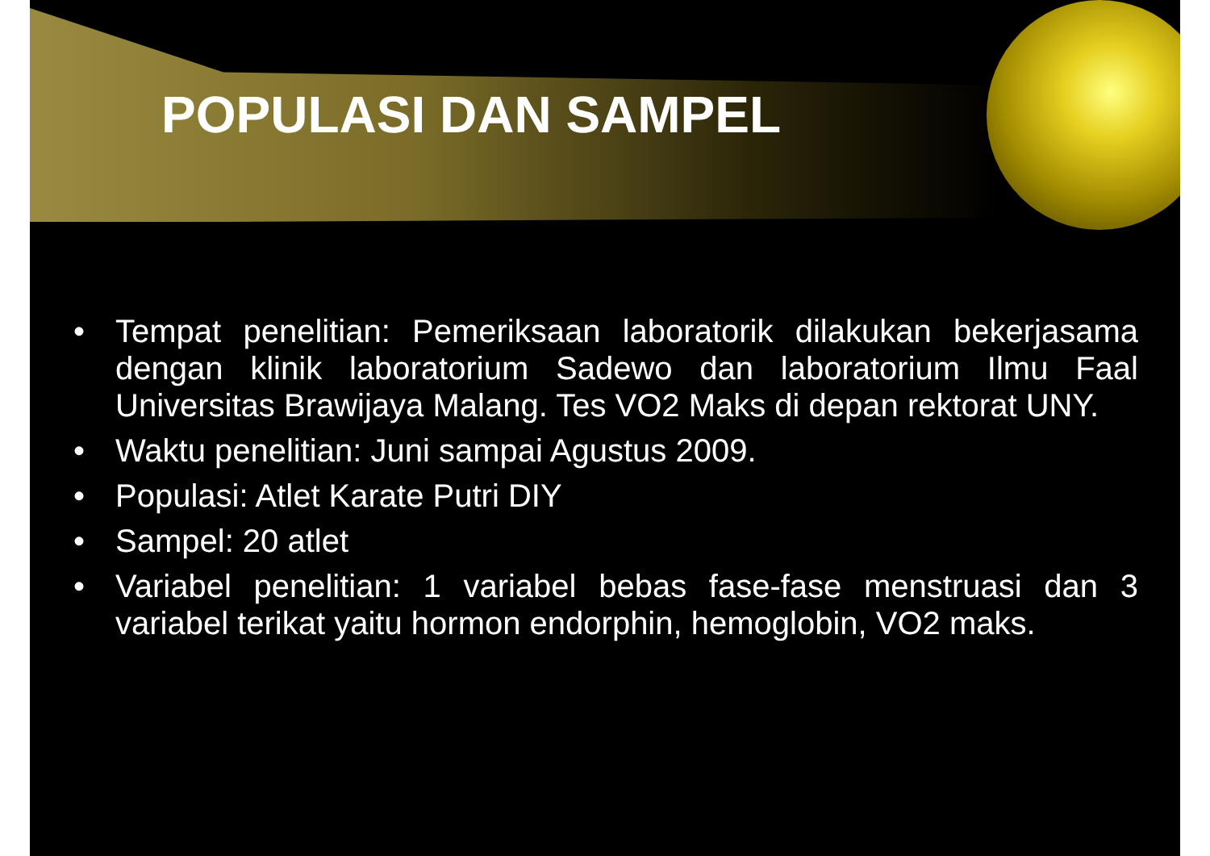POPULASI DAN SAMPEL
• Tempat penelitian: Pemeriksaan laboratorik dilakukan bekerjasama dengan klinik laboratorium Sadewo dan laboratorium Ilmu Faal Universitas Brawijaya Malang. Tes VO2 Maks di depan rektorat UNY.
• Waktu penelitian: Juni sampai Agustus 2009.
• Populasi: Atlet Karate Putri DIY
• Sampel: 20 atlet
• Variabel penelitian: 1 variabel bebas fase-fase menstruasi dan 3 variabel terikat yaitu hormon endorphin, hemoglobin, VO2 maks.